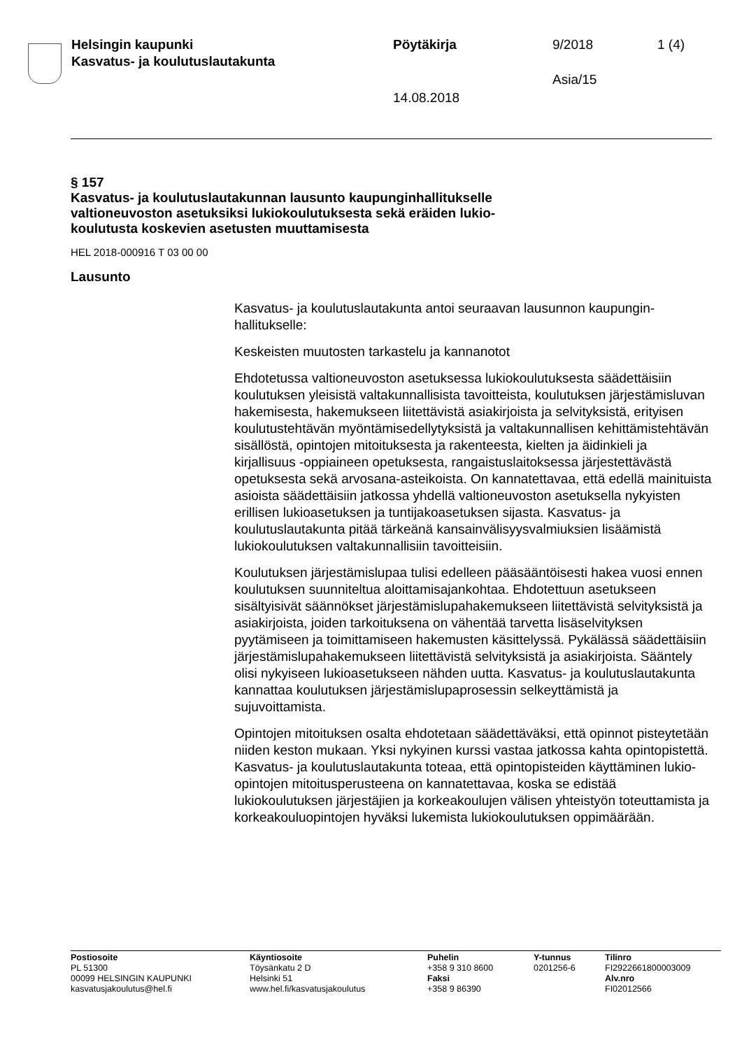Helsingin kaupunki
Kasvatus- ja koulutuslautakunta
Pöytäkirja 9/2018 1 (4)
Asia/15
14.08.2018
§ 157
Kasvatus- ja koulutuslautakunnan lausunto kaupunginhallitukselle
valtioneuvoston asetuksiksi lukiokoulutuksesta sekä eräiden lukio-
koulutusta koskevien asetusten muuttamisesta
HEL 2018-000916 T 03 00 00
Lausunto
Kasvatus- ja koulutuslautakunta antoi seuraavan lausunnon kaupungin-hallitukselle:
Keskeisten muutosten tarkastelu ja kannanotot
Ehdotetussa valtioneuvoston asetuksessa lukiokoulutuksesta säädettäisiin koulutuksen yleisistä valtakunnallisista tavoitteista, koulutuksen järjestämisluvan hakemisesta, hakemukseen liitettävistä asiakirjoista ja selvityksistä, erityisen koulutustehtävän myöntämisedellytyksistä ja valtakunnallisen kehittämistehtävän sisällöstä, opintojen mitoituksesta ja rakenteesta, kielten ja äidinkieli ja kirjallisuus -oppiaineen opetuksesta, rangaistuslaitoksessa järjestettävästä opetuksesta sekä arvosana-asteikoista. On kannatettavaa, että edellä mainituista asioista säädettäisiin jatkossa yhdellä valtioneuvoston asetuksella nykyisten erillisen lukioasetuksen ja tuntijakoasetuksen sijasta. Kasvatus- ja koulutuslautakunta pitää tärkeänä kansainvälisyysvalmiuksien lisäämistä lukiokoulutuksen valtakunnallisiin tavoitteisiin.
Koulutuksen järjestämislupaa tulisi edelleen pääsääntöisesti hakea vuosi ennen koulutuksen suunniteltua aloittamisajankohtaa. Ehdotettuun asetukseen sisältyisivät säännökset järjestämislupahakemukseen liitettävistä selvityksistä ja asiakirjoista, joiden tarkoituksena on vähentää tarvetta lisäselvityksen pyytämiseen ja toimittamiseen hakemusten käsittelyssä. Pykälässä säädettäisiin järjestämislupahakemukseen liitettävistä selvityksistä ja asiakirjoista. Sääntely olisi nykyiseen lukioasetukseen nähden uutta. Kasvatus- ja koulutuslautakunta kannattaa koulutuksen järjestämislupaprosessin selkeyttämistä ja sujuvoittamista.
Opintojen mitoituksen osalta ehdotetaan säädettäväksi, että opinnot pisteytetään niiden keston mukaan. Yksi nykyinen kurssi vastaa jatkossa kahta opintopistettä. Kasvatus- ja koulutuslautakunta toteaa, että opintopisteiden käyttäminen lukio-opintojen mitoitusperusteena on kannatettavaa, koska se edistää lukiokoulutuksen järjestäjien ja korkeakoulujen välisen yhteistyön toteuttamista ja korkeakouluopintojen hyväksi lukemista lukiokoulutuksen oppimäärään.
Postiosoite
PL 51300
00099 HELSINGIN KAUPUNKI
kasvatusjakoulutus@hel.fi
Käyntiosoite
Töysänkatu 2 D
Helsinki 51
www.hel.fi/kasvatusjakoulutus
Puhelin
+358 9 310 8600
Faksi
+358 9 86390
Y-tunnus
0201256-6
Tilinro
FI2922661800003009
Alv.nro
FI02012566